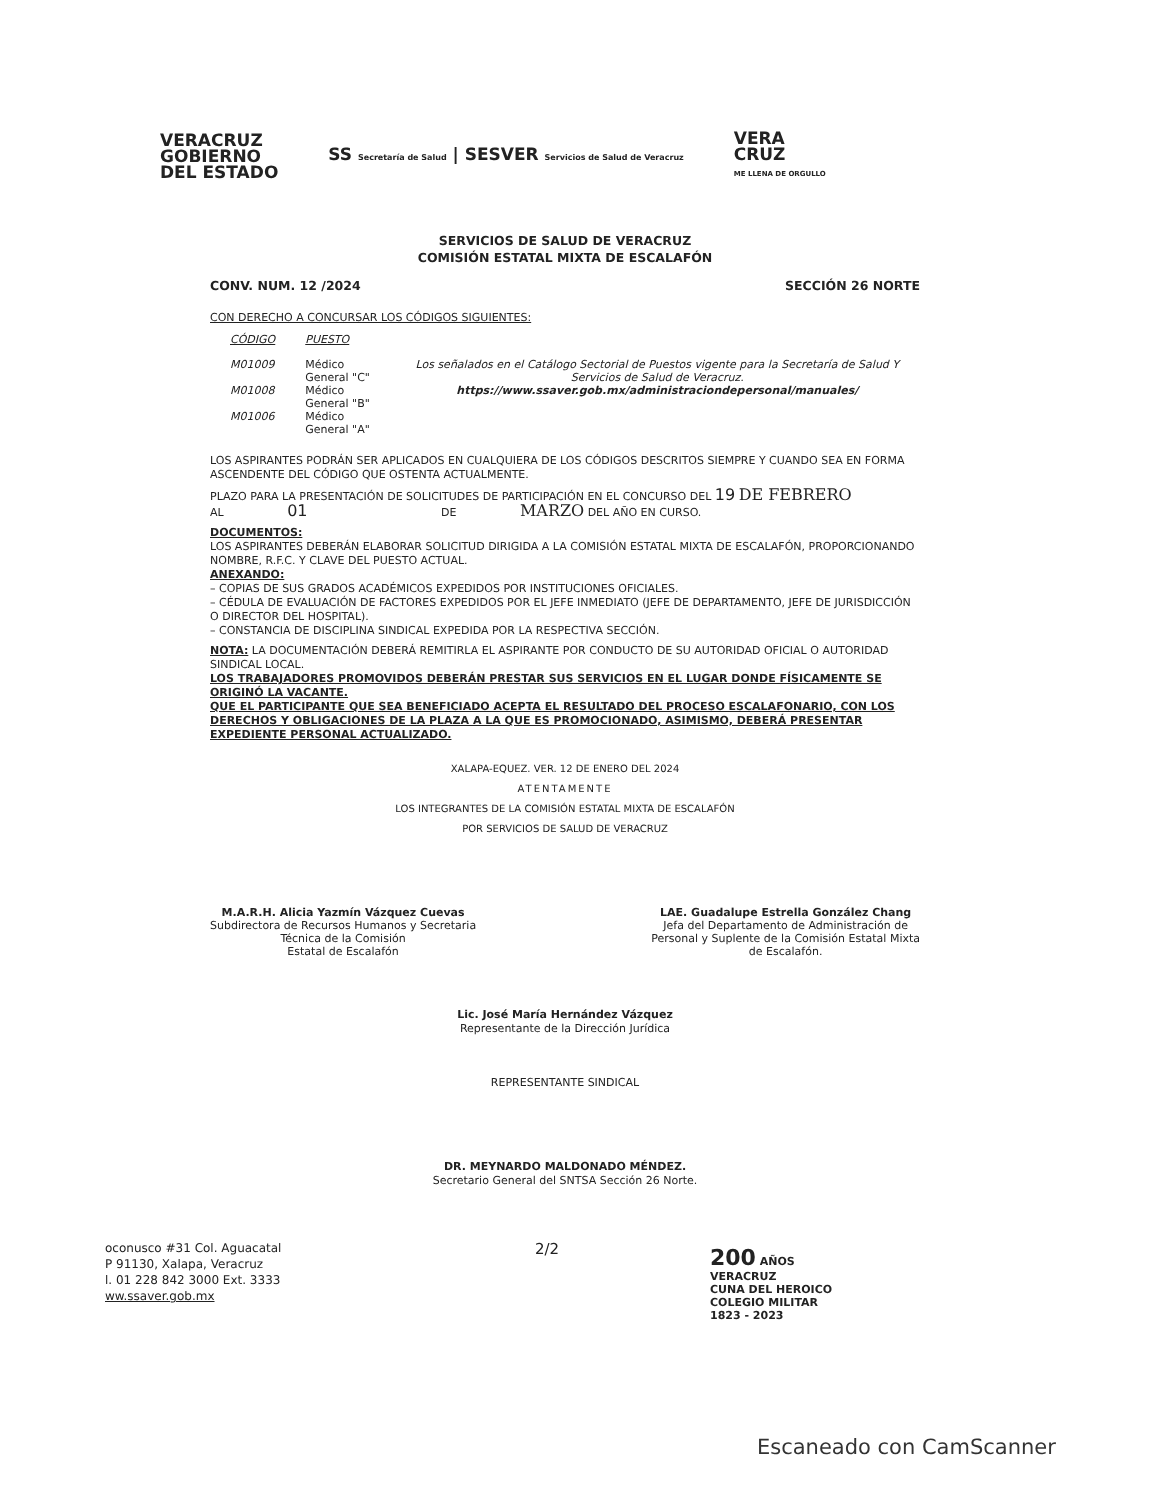VERACRUZ
GOBIERNO
DEL ESTADO
SS Secretaría de Salud | SESVER Servicios de Salud de Veracruz
VERA
CRUZ
ME LLENA DE ORGULLO
SERVICIOS DE SALUD DE VERACRUZ
COMISIÓN ESTATAL MIXTA DE ESCALAFÓN
CONV. NUM. 12 /2024 SECCIÓN 26 NORTE
CON DERECHO A CONCURSAR LOS CÓDIGOS SIGUIENTES:
| CÓDIGO | PUESTO | |
| --- | --- | --- |
| M01009 | Médico General "C" | Los señalados en el Catálogo Sectorial de Puestos vigente para la Secretaría de Salud Y Servicios de Salud de Veracruz. https://www.ssaver.gob.mx/administraciondepersonal/manuales/ |
| M01008 | Médico General "B" | |
| M01006 | Médico General "A" | |
LOS ASPIRANTES PODRÁN SER APLICADOS EN CUALQUIERA DE LOS CÓDIGOS DESCRITOS SIEMPRE Y CUANDO SEA EN FORMA ASCENDENTE DEL CÓDIGO QUE OSTENTA ACTUALMENTE.
PLAZO PARA LA PRESENTACIÓN DE SOLICITUDES DE PARTICIPACIÓN EN EL CONCURSO DEL 19 DE FEBRERO
AL 01 DE MARZO DEL AÑO EN CURSO.
DOCUMENTOS:
LOS ASPIRANTES DEBERÁN ELABORAR SOLICITUD DIRIGIDA A LA COMISIÓN ESTATAL MIXTA DE ESCALAFÓN, PROPORCIONANDO NOMBRE, R.F.C. Y CLAVE DEL PUESTO ACTUAL.
ANEXANDO:
– COPIAS DE SUS GRADOS ACADÉMICOS EXPEDIDOS POR INSTITUCIONES OFICIALES.
– CÉDULA DE EVALUACIÓN DE FACTORES EXPEDIDOS POR EL JEFE INMEDIATO (JEFE DE DEPARTAMENTO, JEFE DE JURISDICCIÓN O DIRECTOR DEL HOSPITAL).
– CONSTANCIA DE DISCIPLINA SINDICAL EXPEDIDA POR LA RESPECTIVA SECCIÓN.
NOTA: LA DOCUMENTACIÓN DEBERÁ REMITIRLA EL ASPIRANTE POR CONDUCTO DE SU AUTORIDAD OFICIAL O AUTORIDAD SINDICAL LOCAL.
LOS TRABAJADORES PROMOVIDOS DEBERÁN PRESTAR SUS SERVICIOS EN EL LUGAR DONDE FÍSICAMENTE SE ORIGINÓ LA VACANTE.
QUE EL PARTICIPANTE QUE SEA BENEFICIADO ACEPTA EL RESULTADO DEL PROCESO ESCALAFONARIO, CON LOS DERECHOS Y OBLIGACIONES DE LA PLAZA A LA QUE ES PROMOCIONADO, ASIMISMO, DEBERÁ PRESENTAR EXPEDIENTE PERSONAL ACTUALIZADO.
XALAPA-EQUEZ. VER. 12 DE ENERO DEL 2024
ATENTAMENTE
LOS INTEGRANTES DE LA COMISIÓN ESTATAL MIXTA DE ESCALAFÓN
POR SERVICIOS DE SALUD DE VERACRUZ
M.A.R.H. Alicia Yazmín Vázquez Cuevas
Subdirectora de Recursos Humanos y Secretaria
Técnica de la Comisión
Estatal de Escalafón
LAE. Guadalupe Estrella González Chang
Jefa del Departamento de Administración de
Personal y Suplente de la Comisión Estatal Mixta
de Escalafón.
Lic. José María Hernández Vázquez
Representante de la Dirección Jurídica
REPRESENTANTE SINDICAL
DR. MEYNARDO MALDONADO MÉNDEZ.
Secretario General del SNTSA Sección 26 Norte.
oconusco #31 Col. Aguacatal
P 91130, Xalapa, Veracruz
l. 01 228 842 3000 Ext. 3333
ww.ssaver.gob.mx
2/2
200 AÑOS
VERACRUZ
CUNA DEL HEROICO
COLEGIO MILITAR
1823 - 2023
Escaneado con CamScanner